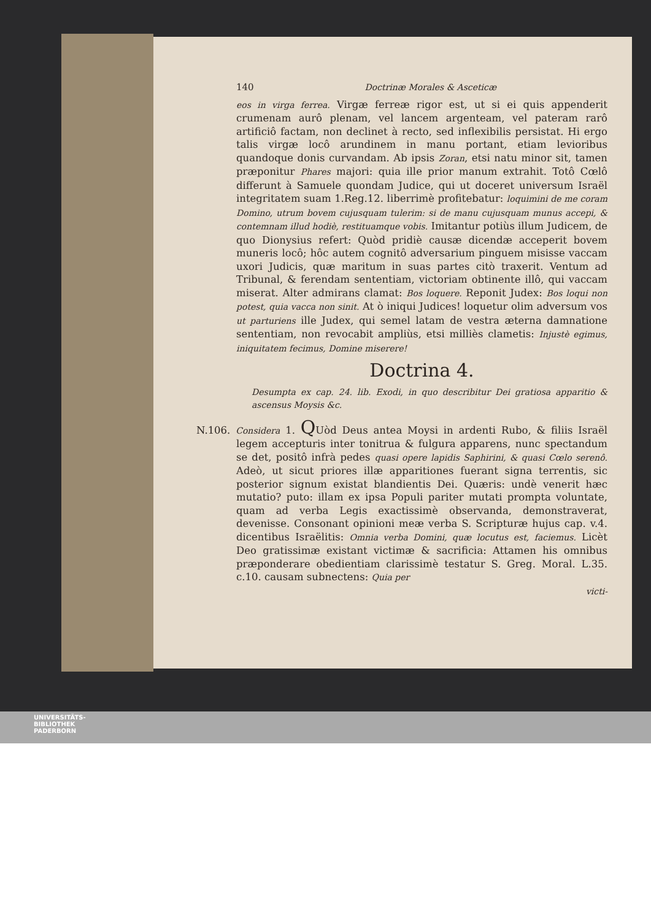140 Doctrinæ Morales & Asceticæ
eos in virga ferrea. Virgæ ferreæ rigor est, ut si ei quis appenderit crumenam aurô plenam, vel lancem argenteam, vel pateram rarô artificiô factam, non declinet à recto, sed inflexibilis persistat. Hi ergo talis virgæ locô arundinem in manu portant, etiam levioribus quandoque donis curvandam. Ab ipsis Zoran, etsi natu minor sit, tamen præponitur Phares majori: quia ille prior manum extrahit. Totô Cœlô differunt à Samuele quondam Judice, qui ut doceret universum Israël integritatem suam 1.Reg.12. liberrimè profitebatur: loquimini de me coram Domino, utrum bovem cujusquam tulerim: si de manu cujusquam munus accepi, & contemnam illud hodiè, restituamque vobis. Imitantur potiùs illum Judicem, de quo Dionysius refert: Quòd pridiè causæ dicendæ acceperit bovem muneris locô; hôc autem cognitô adversarium pinguem misisse vaccam uxori Judicis, quæ maritum in suas partes citò traxerit. Ventum ad Tribunal, & ferendam sententiam, victoriam obtinente illô, qui vaccam miserat. Alter admirans clamat: Bos loquere. Reponit Judex: Bos loqui non potest, quia vacca non sinit. At ò iniqui Judices! loquetur olim adversum vos ut parturiens ille Judex, qui semel latam de vestra æterna damnatione sententiam, non revocabit ampliùs, etsi milliès clametis: Injustè egimus, iniquitatem fecimus, Domine miserere!
Doctrina 4.
Desumpta ex cap. 24. lib. Exodi, in quo describitur Dei gratiosa apparitio & ascensus Moysis &c.
N.106. Considera 1. QUòd Deus antea Moysi in ardenti Rubo, & filiis Israël legem accepturis inter tonitrua & fulgura apparens, nunc spectandum se det, positô infrà pedes quasi opere lapidis Saphirini, & quasi Cœlo serenô. Adeò, ut sicut priores illæ apparitiones fuerant signa terrentis, sic posterior signum existat blandientis Dei. Quæris: undè venerit hæc mutatio? puto: illam ex ipsa Populi pariter mutati prompta voluntate, quam ad verba Legis exactissimè observanda, demonstraverat, devenisse. Consonant opinioni meæ verba S. Scripturæ hujus cap. v.4. dicentibus Israëlitis: Omnia verba Domini, quæ locutus est, faciemus. Licèt Deo gratissimæ existant victimæ & sacrificia: Attamen his omnibus præponderare obedientiam clarissimè testatur S. Greg. Moral. L.35. c.10. causam subnectens: Quia per
victi-
UNIVERSITÄTS-
BIBLIOTHEK
PADERBORN